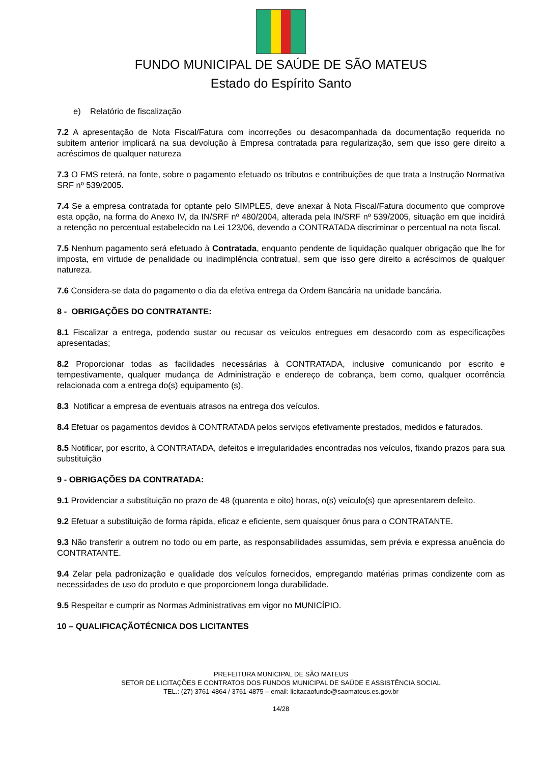FUNDO MUNICIPAL DE SAÚDE DE SÃO MATEUS
Estado do Espírito Santo
e) Relatório de fiscalização
7.2 A apresentação de Nota Fiscal/Fatura com incorreções ou desacompanhada da documentação requerida no subitem anterior implicará na sua devolução à Empresa contratada para regularização, sem que isso gere direito a acréscimos de qualquer natureza
7.3 O FMS reterá, na fonte, sobre o pagamento efetuado os tributos e contribuições de que trata a Instrução Normativa SRF nº 539/2005.
7.4 Se a empresa contratada for optante pelo SIMPLES, deve anexar à Nota Fiscal/Fatura documento que comprove esta opção, na forma do Anexo IV, da IN/SRF nº 480/2004, alterada pela IN/SRF nº 539/2005, situação em que incidirá a retenção no percentual estabelecido na Lei 123/06, devendo a CONTRATADA discriminar o percentual na nota fiscal.
7.5 Nenhum pagamento será efetuado à Contratada, enquanto pendente de liquidação qualquer obrigação que lhe for imposta, em virtude de penalidade ou inadimplência contratual, sem que isso gere direito a acréscimos de qualquer natureza.
7.6 Considera-se data do pagamento o dia da efetiva entrega da Ordem Bancária na unidade bancária.
8 - OBRIGAÇÕES DO CONTRATANTE:
8.1 Fiscalizar a entrega, podendo sustar ou recusar os veículos entregues em desacordo com as especificações apresentadas;
8.2 Proporcionar todas as facilidades necessárias à CONTRATADA, inclusive comunicando por escrito e tempestivamente, qualquer mudança de Administração e endereço de cobrança, bem como, qualquer ocorrência relacionada com a entrega do(s) equipamento (s).
8.3 Notificar a empresa de eventuais atrasos na entrega dos veículos.
8.4 Efetuar os pagamentos devidos à CONTRATADA pelos serviços efetivamente prestados, medidos e faturados.
8.5 Notificar, por escrito, à CONTRATADA, defeitos e irregularidades encontradas nos veículos, fixando prazos para sua substituição
9 - OBRIGAÇÕES DA CONTRATADA:
9.1 Providenciar a substituição no prazo de 48 (quarenta e oito) horas, o(s) veículo(s) que apresentarem defeito.
9.2 Efetuar a substituição de forma rápida, eficaz e eficiente, sem quaisquer ônus para o CONTRATANTE.
9.3 Não transferir a outrem no todo ou em parte, as responsabilidades assumidas, sem prévia e expressa anuência do CONTRATANTE.
9.4 Zelar pela padronização e qualidade dos veículos fornecidos, empregando matérias primas condizente com as necessidades de uso do produto e que proporcionem longa durabilidade.
9.5 Respeitar e cumprir as Normas Administrativas em vigor no MUNICÍPIO.
10 – QUALIFICAÇÃOTÉCNICA DOS LICITANTES
PREFEITURA MUNICIPAL DE SÃO MATEUS
SETOR DE LICITAÇÕES E CONTRATOS DOS FUNDOS MUNICIPAL DE SAÚDE E ASSISTÊNCIA SOCIAL
TEL.: (27) 3761-4864 / 3761-4875 – email: licitacaofundo@saomateus.es.gov.br
14/28